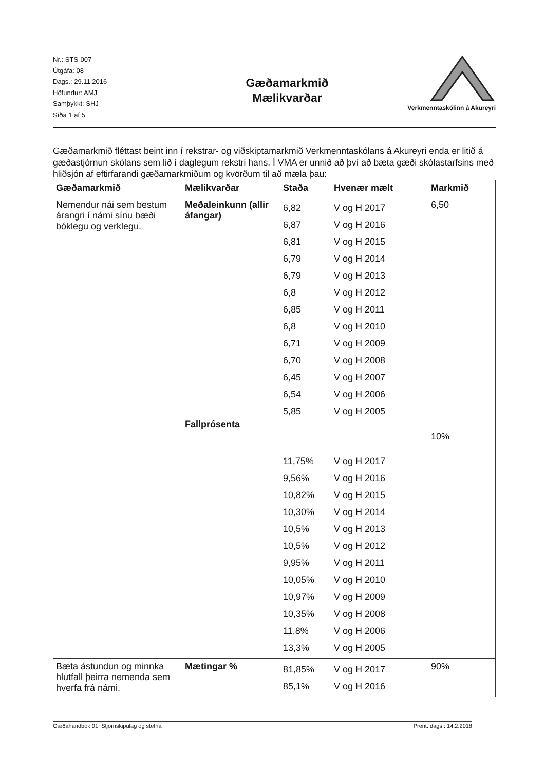Nr.: STS-007
Útgáfa: 08
Dags.: 29.11.2016
Höfundur: AMJ
Samþykkt: SHJ
Síða 1 af 5
Gæðamarkmið
Mælikvarðar
Verkmenntaskólinn á Akureyri
Gæðamarkmið fléttast beint inn í rekstrar- og viðskiptamarkmið Verkmenntaskólans á Akureyri enda er litið á gæðastjórnun skólans sem lið í daglegum rekstri hans. Í VMA er unnið að því að bæta gæði skólastarfsins með hliðsjón af eftirfarandi gæðamarkmiðum og kvörðum til að mæla þau:
| Gæðamarkmið | Mælikvarðar | Staða | Hvenær mælt | Markmið |
| --- | --- | --- | --- | --- |
| Nemendur nái sem bestum árangri í námi sínu bæði bóklegu og verklegu. | Meðaleinkunn (allir áfangar) Fallprósenta | 6,82 6,87 6,81 6,79 6,79 6,8 6,85 6,8 6,71 6,70 6,45 6,54 5,85 11,75% 9,56% 10,82% 10,30% 10,5% 10,5% 9,95% 10,05% 10,97% 10,35% 11,8% 13,3% | V og H 2017 V og H 2016 V og H 2015 V og H 2014 V og H 2013 V og H 2012 V og H 2011 V og H 2010 V og H 2009 V og H 2008 V og H 2007 V og H 2006 V og H 2005 V og H 2017 V og H 2016 V og H 2015 V og H 2014 V og H 2013 V og H 2012 V og H 2011 V og H 2010 V og H 2009 V og H 2008 V og H 2006 V og H 2005 | 6,50 10% |
| Bæta ástundun og minnka hlutfall þeirra nemenda sem hverfa frá námi. | Mætingar % | 81,85% 85,1% | V og H 2017 V og H 2016 | 90% |
Gæðahandbók 01: Stjórnskipulag og stefna Prent. dags.: 14.2.2018